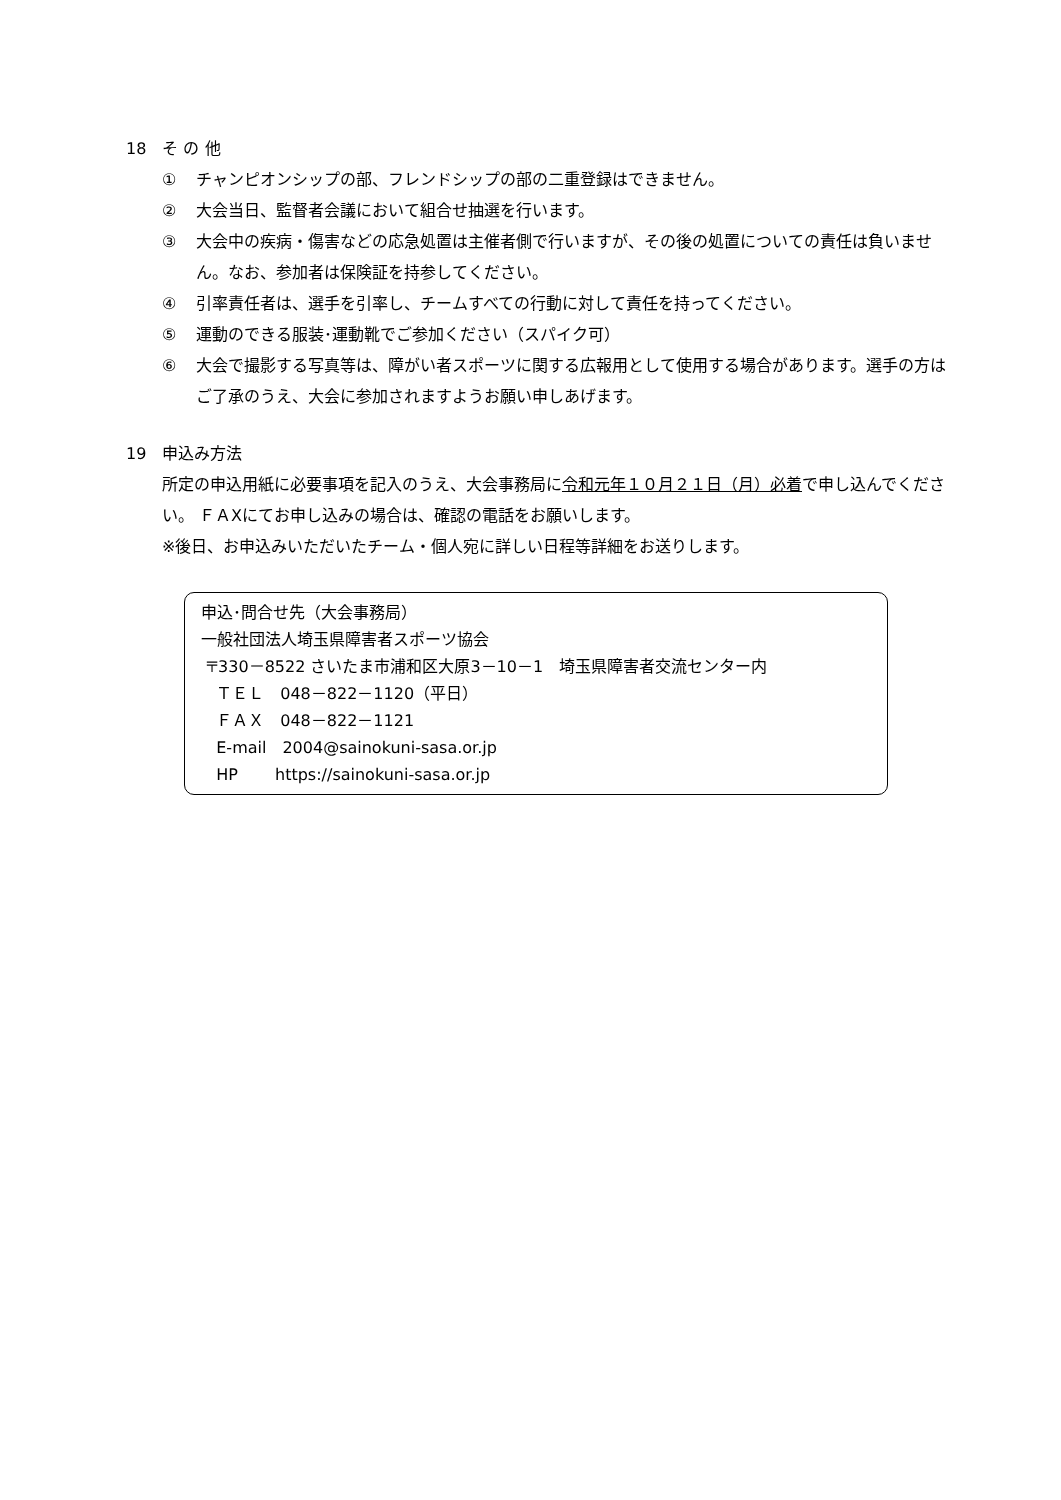18　そ の 他
① チャンピオンシップの部、フレンドシップの部の二重登録はできません。
② 大会当日、監督者会議において組合せ抽選を行います。
③ 大会中の疾病・傷害などの応急処置は主催者側で行いますが、その後の処置についての責任は負いません。なお、参加者は保険証を持参してください。
④ 引率責任者は、選手を引率し、チームすべての行動に対して責任を持ってください。
⑤ 運動のできる服装･運動靴でご参加ください（スパイク可）
⑥ 大会で撮影する写真等は、障がい者スポーツに関する広報用として使用する場合があります。選手の方はご了承のうえ、大会に参加されますようお願い申しあげます。
19　申込み方法
所定の申込用紙に必要事項を記入のうえ、大会事務局に令和元年１０月２１日（月）必着で申し込んでください。 ＦＡXにてお申し込みの場合は、確認の電話をお願いします。
※後日、お申込みいただいたチーム・個人宛に詳しい日程等詳細をお送りします。
申込･問合せ先（大会事務局）
一般社団法人埼玉県障害者スポーツ協会
〒330－8522 さいたま市浦和区大原3－10－1　埼玉県障害者交流センター内
ＴＥＬ　048－822－1120（平日）
ＦＡＸ　048－822－1121
E-mail　2004@sainokuni-sasa.or.jp
HP　　 https://sainokuni-sasa.or.jp